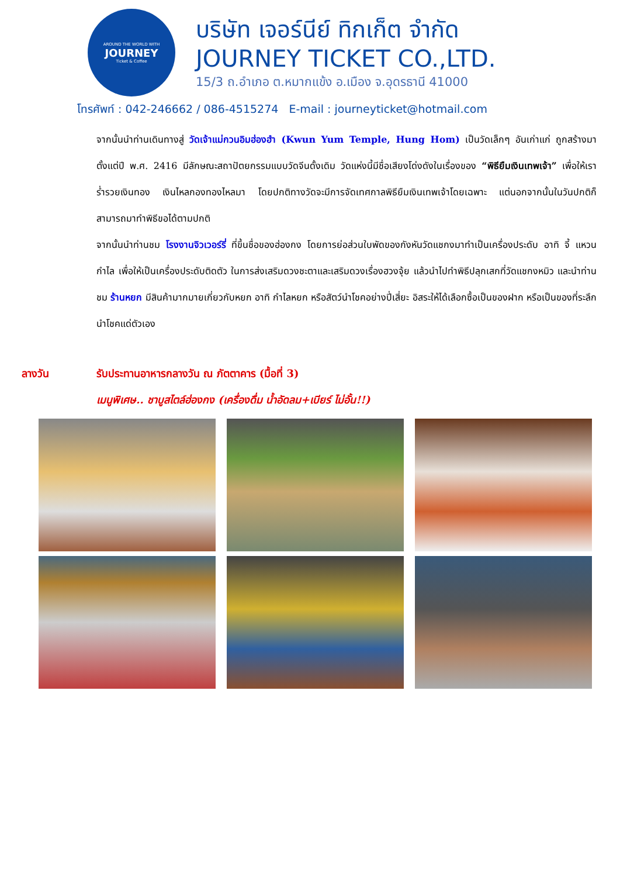AROUND THE WORLD WITH
JOURNEY
Ticket & Coffee
บริษัท เจอร์นีย์ ทิกเก็ต จำกัด
JOURNEY TICKET CO.,LTD.
15/3 ถ.อำเภอ ต.หมากแข้ง อ.เมือง จ.อุดรธานี 41000
โทรศัพท์ : 042-246662 / 086-4515274 E-mail : journeyticket@hotmail.com
จากนั้นนำท่านเดินทางสู่ วัดเจ้าแม่กวนอิมฮ่องฮำ (Kwun Yum Temple, Hung Hom) เป็นวัดเล็กๆ อันเก่าแก่ ถูกสร้างมาตั้งแต่ปี พ.ศ. 2416 มีลักษณะสถาปัตยกรรมแบบวัดจีนดั้งเดิม วัดแห่งนี้มีชื่อเสียงโด่งดังในเรื่องของ “พิธียืมเงินเทพเจ้า” เพื่อให้เราร่ำรวยเงินทอง เงินไหลกองทองไหลมา โดยปกติทางวัดจะมีการจัดเทศกาลพิธียืมเงินเทพเจ้าโดยเฉพาะ แต่นอกจากนั้นในวันปกติก็สามารถมาทำพิธีขอได้ตามปกติ
จากนั้นนำท่านชม โรงงานจิวเวอร์รี่ ที่ขึ้นชื่อของฮ่องกง โดยการย่อส่วนใบพัดของกังหันวัดแชกงมาทำเป็นเครื่องประดับ อาทิ จี้ แหวน กำไล เพื่อให้เป็นเครื่องประดับติดตัว ในการส่งเสริมดวงชะตาและเสริมดวงเรื่องฮวงจุ้ย แล้วนำไปทำพิธีปลุกเสกที่วัดแชกงหมิว และนำท่านชม ร้านหยก มีสินค้ามากมายเกี่ยวกับหยก อาทิ กำไลหยก หรือสัตว์นำโชคอย่างปี่เสี่ยะ อิสระให้ได้เลือกซื้อเป็นของฝาก หรือเป็นของที่ระลึกนำโชคแด่ตัวเอง
ลางวัน รับประทานอาหารกลางวัน ณ ภัตตาคาร (มื้อที่ 3)
เมนูพิเศษ.. ชาบูสไตล์ฮ่องกง (เครื่องดื่ม น้ำอัดลม+เบียร์ ไม่อั้น!!)